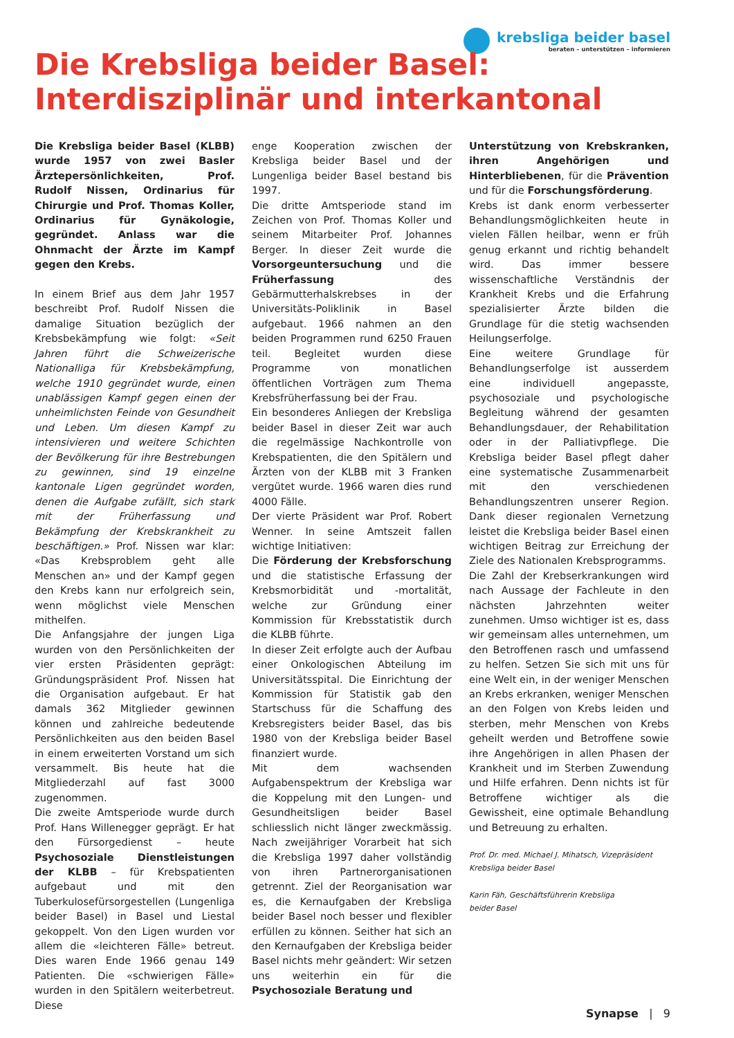krebsliga beider basel
beraten – unterstützen – informieren
Die Krebsliga beider Basel:
Interdisziplinär und interkantonal
Die Krebsliga beider Basel (KLBB) wurde 1957 von zwei Basler Ärztepersönlichkeiten, Prof. Rudolf Nissen, Ordinarius für Chirurgie und Prof. Thomas Koller, Ordinarius für Gynäkologie, gegründet. Anlass war die Ohnmacht der Ärzte im Kampf gegen den Krebs.
In einem Brief aus dem Jahr 1957 beschreibt Prof. Rudolf Nissen die damalige Situation bezüglich der Krebsbekämpfung wie folgt: «Seit Jahren führt die Schweizerische Nationalliga für Krebsbekämpfung, welche 1910 gegründet wurde, einen unablässigen Kampf gegen einen der unheimlichsten Feinde von Gesundheit und Leben. Um diesen Kampf zu intensivieren und weitere Schichten der Bevölkerung für ihre Bestrebungen zu gewinnen, sind 19 einzelne kantonale Ligen gegründet worden, denen die Aufgabe zufällt, sich stark mit der Früherfassung und Bekämpfung der Krebskrankheit zu beschäftigen.» Prof. Nissen war klar: «Das Krebsproblem geht alle Menschen an» und der Kampf gegen den Krebs kann nur erfolgreich sein, wenn möglichst viele Menschen mithelfen.
Die Anfangsjahre der jungen Liga wurden von den Persönlichkeiten der vier ersten Präsidenten geprägt: Gründungspräsident Prof. Nissen hat die Organisation aufgebaut. Er hat damals 362 Mitglieder gewinnen können und zahlreiche bedeutende Persönlichkeiten aus den beiden Basel in einem erweiterten Vorstand um sich versammelt. Bis heute hat die Mitgliederzahl auf fast 3000 zugenommen.
Die zweite Amtsperiode wurde durch Prof. Hans Willenegger geprägt. Er hat den Fürsorgedienst – heute Psychosoziale Dienstleistungen der KLBB – für Krebspatienten aufgebaut und mit den Tuberkulosefürsorgestellen (Lungenliga beider Basel) in Basel und Liestal gekoppelt. Von den Ligen wurden vor allem die «leichteren Fälle» betreut. Dies waren Ende 1966 genau 149 Patienten. Die «schwierigen Fälle» wurden in den Spitälern weiterbetreut. Diese
enge Kooperation zwischen der Krebsliga beider Basel und der Lungenliga beider Basel bestand bis 1997.
Die dritte Amtsperiode stand im Zeichen von Prof. Thomas Koller und seinem Mitarbeiter Prof. Johannes Berger. In dieser Zeit wurde die Vorsorgeuntersuchung und die Früherfassung des Gebärmutterhalskrebses in der Universitäts-Poliklinik in Basel aufgebaut. 1966 nahmen an den beiden Programmen rund 6250 Frauen teil. Begleitet wurden diese Programme von monatlichen öffentlichen Vorträgen zum Thema Krebsfrüherfassung bei der Frau.
Ein besonderes Anliegen der Krebsliga beider Basel in dieser Zeit war auch die regelmässige Nachkontrolle von Krebspatienten, die den Spitälern und Ärzten von der KLBB mit 3 Franken vergütet wurde. 1966 waren dies rund 4000 Fälle.
Der vierte Präsident war Prof. Robert Wenner. In seine Amtszeit fallen wichtige Initiativen:
Die Förderung der Krebsforschung und die statistische Erfassung der Krebsmorbidität und -mortalität, welche zur Gründung einer Kommission für Krebsstatistik durch die KLBB führte.
In dieser Zeit erfolgte auch der Aufbau einer Onkologischen Abteilung im Universitätsspital. Die Einrichtung der Kommission für Statistik gab den Startschuss für die Schaffung des Krebsregisters beider Basel, das bis 1980 von der Krebsliga beider Basel finanziert wurde.
Mit dem wachsenden Aufgabenspektrum der Krebsliga war die Koppelung mit den Lungen- und Gesundheitsligen beider Basel schliesslich nicht länger zweckmässig. Nach zweijähriger Vorarbeit hat sich die Krebsliga 1997 daher vollständig von ihren Partnerorganisationen getrennt. Ziel der Reorganisation war es, die Kernaufgaben der Krebsliga beider Basel noch besser und flexibler erfüllen zu können. Seither hat sich an den Kernaufgaben der Krebsliga beider Basel nichts mehr geändert: Wir setzen uns weiterhin ein für die Psychosoziale Beratung und
Unterstützung von Krebskranken, ihren Angehörigen und Hinterbliebenen, für die Prävention und für die Forschungsförderung.
Krebs ist dank enorm verbesserter Behandlungsmöglichkeiten heute in vielen Fällen heilbar, wenn er früh genug erkannt und richtig behandelt wird. Das immer bessere wissenschaftliche Verständnis der Krankheit Krebs und die Erfahrung spezialisierter Ärzte bilden die Grundlage für die stetig wachsenden Heilungserfolge.
Eine weitere Grundlage für Behandlungserfolge ist ausserdem eine individuell angepasste, psychosoziale und psychologische Begleitung während der gesamten Behandlungsdauer, der Rehabilitation oder in der Palliativpflege. Die Krebsliga beider Basel pflegt daher eine systematische Zusammenarbeit mit den verschiedenen Behandlungszentren unserer Region. Dank dieser regionalen Vernetzung leistet die Krebsliga beider Basel einen wichtigen Beitrag zur Erreichung der Ziele des Nationalen Krebsprogramms.
Die Zahl der Krebserkrankungen wird nach Aussage der Fachleute in den nächsten Jahrzehnten weiter zunehmen. Umso wichtiger ist es, dass wir gemeinsam alles unternehmen, um den Betroffenen rasch und umfassend zu helfen. Setzen Sie sich mit uns für eine Welt ein, in der weniger Menschen an Krebs erkranken, weniger Menschen an den Folgen von Krebs leiden und sterben, mehr Menschen von Krebs geheilt werden und Betroffene sowie ihre Angehörigen in allen Phasen der Krankheit und im Sterben Zuwendung und Hilfe erfahren. Denn nichts ist für Betroffene wichtiger als die Gewissheit, eine optimale Behandlung und Betreuung zu erhalten.
Prof. Dr. med. Michael J. Mihatsch, Vizepräsident
Krebsliga beider Basel
Karin Fäh, Geschäftsführerin Krebsliga
beider Basel
Synapse | 9